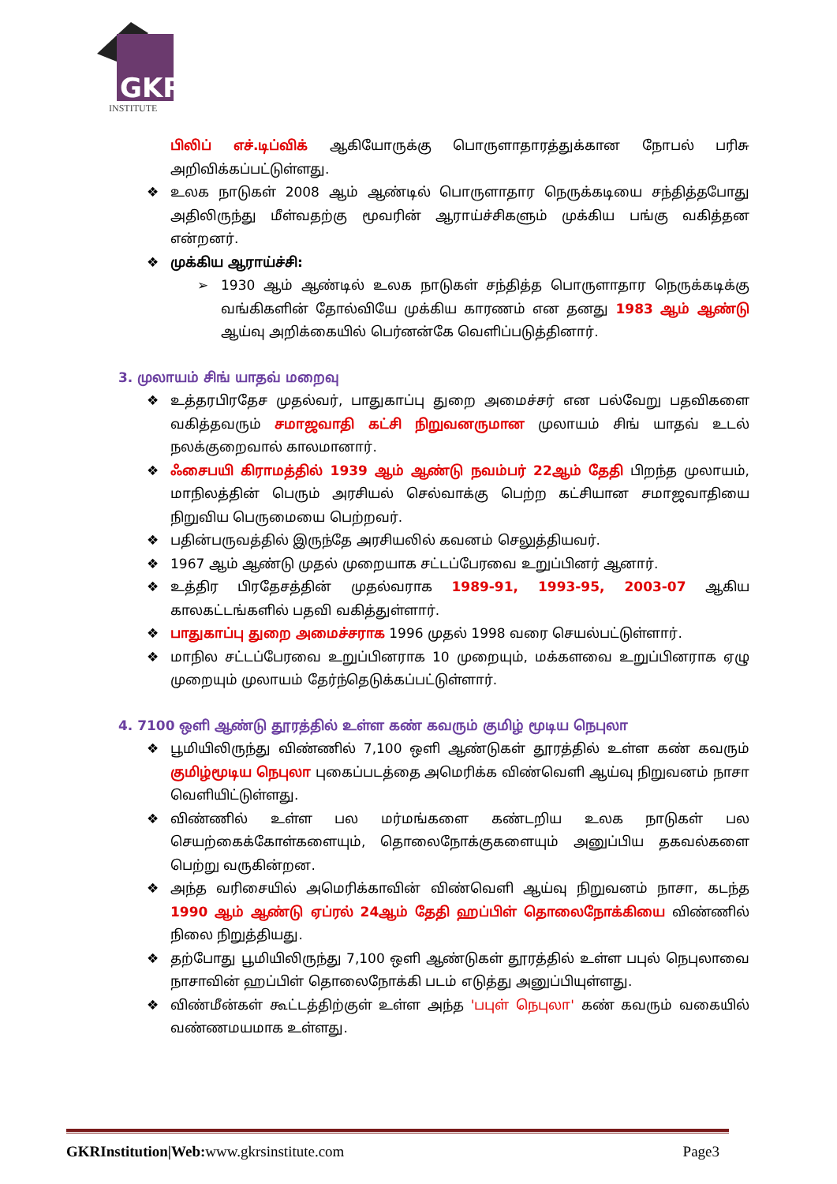GKR
INSTITUTE
பிலிப் எச்.டிப்விக் ஆகியோருக்கு பொருளாதாரத்துக்கான நோபல் பரிசு அறிவிக்கப்பட்டுள்ளது.
❖ உலக நாடுகள் 2008 ஆம் ஆண்டில் பொருளாதார நெருக்கடியை சந்தித்தபோது அதிலிருந்து மீள்வதற்கு மூவரின் ஆராய்ச்சிகளும் முக்கிய பங்கு வகித்தன என்றனர்.
❖ முக்கிய ஆராய்ச்சி:
➢ 1930 ஆம் ஆண்டில் உலக நாடுகள் சந்தித்த பொருளாதார நெருக்கடிக்கு வங்கிகளின் தோல்வியே முக்கிய காரணம் என தனது 1983 ஆம் ஆண்டு ஆய்வு அறிக்கையில் பெர்னன்கே வெளிப்படுத்தினார்.
3. முலாயம் சிங் யாதவ் மறைவு
❖ உத்தரபிரதேச முதல்வர், பாதுகாப்பு துறை அமைச்சர் என பல்வேறு பதவிகளை வகித்தவரும் சமாஜவாதி கட்சி நிறுவனருமான முலாயம் சிங் யாதவ் உடல் நலக்குறைவால் காலமானார்.
❖ ஃசைபயி கிராமத்தில் 1939 ஆம் ஆண்டு நவம்பர் 22ஆம் தேதி பிறந்த முலாயம், மாநிலத்தின் பெரும் அரசியல் செல்வாக்கு பெற்ற கட்சியான சமாஜவாதியை நிறுவிய பெருமையை பெற்றவர்.
❖ பதின்பருவத்தில் இருந்தே அரசியலில் கவனம் செலுத்தியவர்.
❖ 1967 ஆம் ஆண்டு முதல் முறையாக சட்டப்பேரவை உறுப்பினர் ஆனார்.
❖ உத்திர பிரதேசத்தின் முதல்வராக 1989-91, 1993-95, 2003-07 ஆகிய காலகட்டங்களில் பதவி வகித்துள்ளார்.
❖ பாதுகாப்பு துறை அமைச்சராக 1996 முதல் 1998 வரை செயல்பட்டுள்ளார்.
❖ மாநில சட்டப்பேரவை உறுப்பினராக 10 முறையும், மக்களவை உறுப்பினராக ஏழு முறையும் முலாயம் தேர்ந்தெடுக்கப்பட்டுள்ளார்.
4. 7100 ஒளி ஆண்டு தூரத்தில் உள்ள கண் கவரும் குமிழ் மூடிய நெபுலா
❖ பூமியிலிருந்து விண்ணில் 7,100 ஒளி ஆண்டுகள் தூரத்தில் உள்ள கண் கவரும் குமிழ்மூடிய நெபுலா புகைப்படத்தை அமெரிக்க விண்வெளி ஆய்வு நிறுவனம் நாசா வெளியிட்டுள்ளது.
❖ விண்ணில் உள்ள பல மர்மங்களை கண்டறிய உலக நாடுகள் பல செயற்கைக்கோள்களையும், தொலைநோக்குகளையும் அனுப்பிய தகவல்களை பெற்று வருகின்றன.
❖ அந்த வரிசையில் அமெரிக்காவின் விண்வெளி ஆய்வு நிறுவனம் நாசா, கடந்த 1990 ஆம் ஆண்டு ஏப்ரல் 24ஆம் தேதி ஹப்பிள் தொலைநோக்கியை விண்ணில் நிலை நிறுத்தியது.
❖ தற்போது பூமியிலிருந்து 7,100 ஒளி ஆண்டுகள் தூரத்தில் உள்ள பபுல் நெபுலாவை நாசாவின் ஹப்பிள் தொலைநோக்கி படம் எடுத்து அனுப்பியுள்ளது.
❖ விண்மீன்கள் கூட்டத்திற்குள் உள்ள அந்த 'பபுள் நெபுலா' கண் கவரும் வகையில் வண்ணமயமாக உள்ளது.
GKRInstitution|Web: www.gkrsinstitute.com Page3